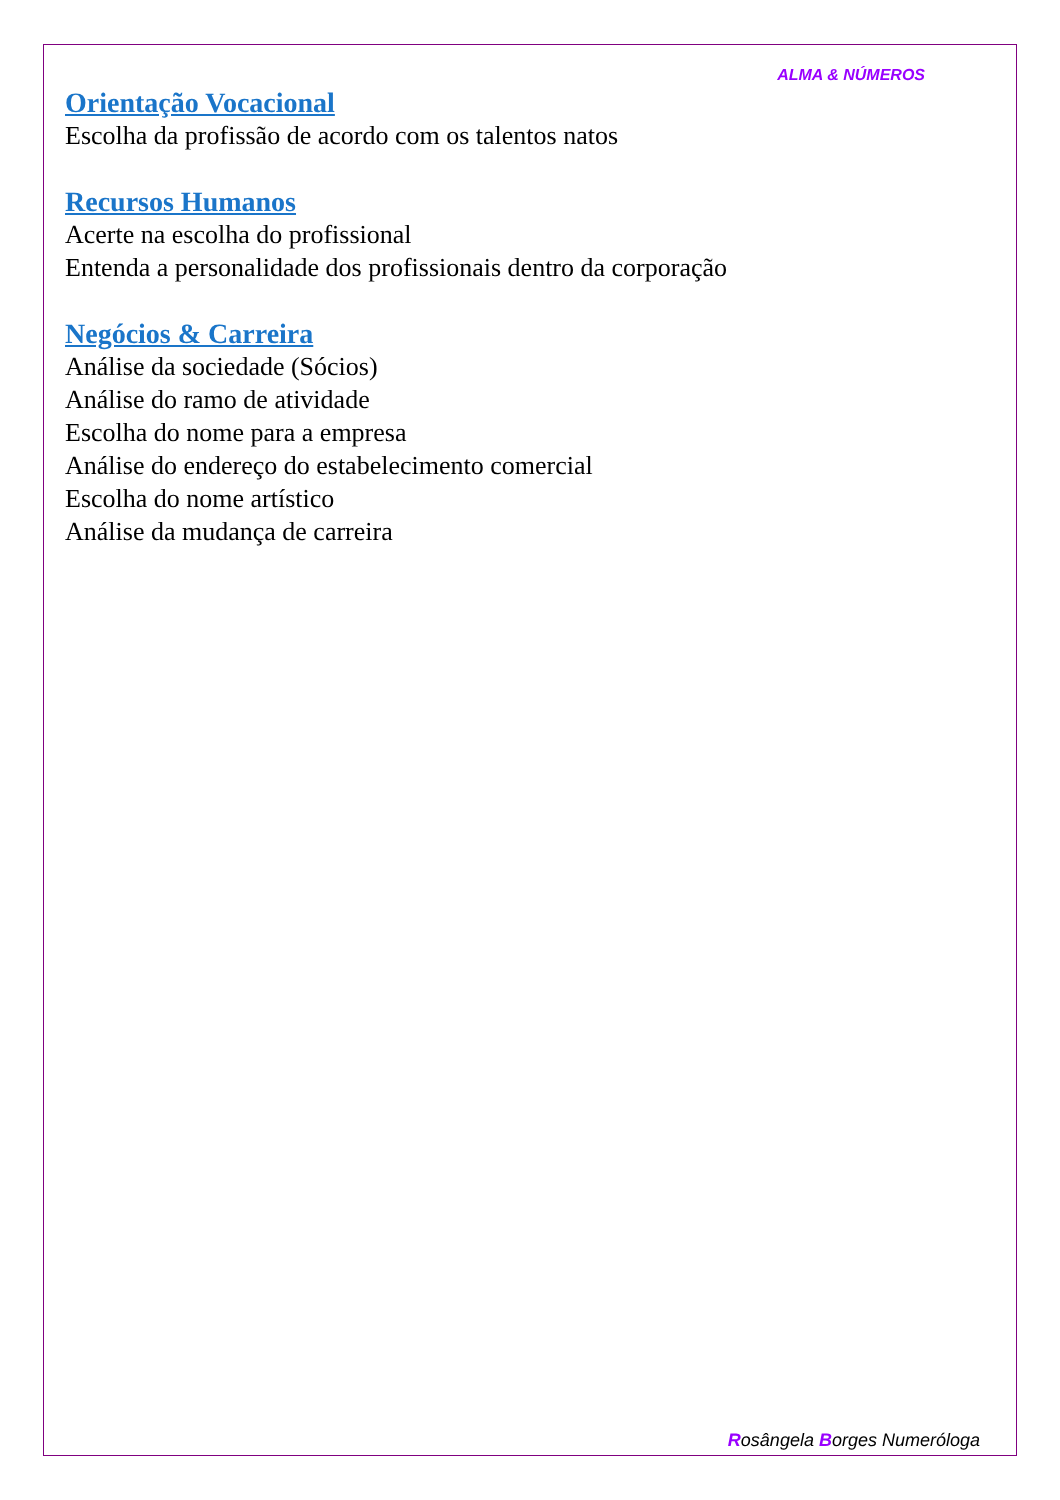ALMA & NÚMEROS
Orientação Vocacional
Escolha da profissão de acordo com os talentos natos
Recursos Humanos
Acerte na escolha do profissional
Entenda a personalidade dos profissionais dentro da corporação
Negócios & Carreira
Análise da sociedade (Sócios)
Análise do ramo de atividade
Escolha do nome para a empresa
Análise do endereço do estabelecimento comercial
Escolha do nome artístico
Análise da mudança de carreira
Rosângela Borges Numeróloga